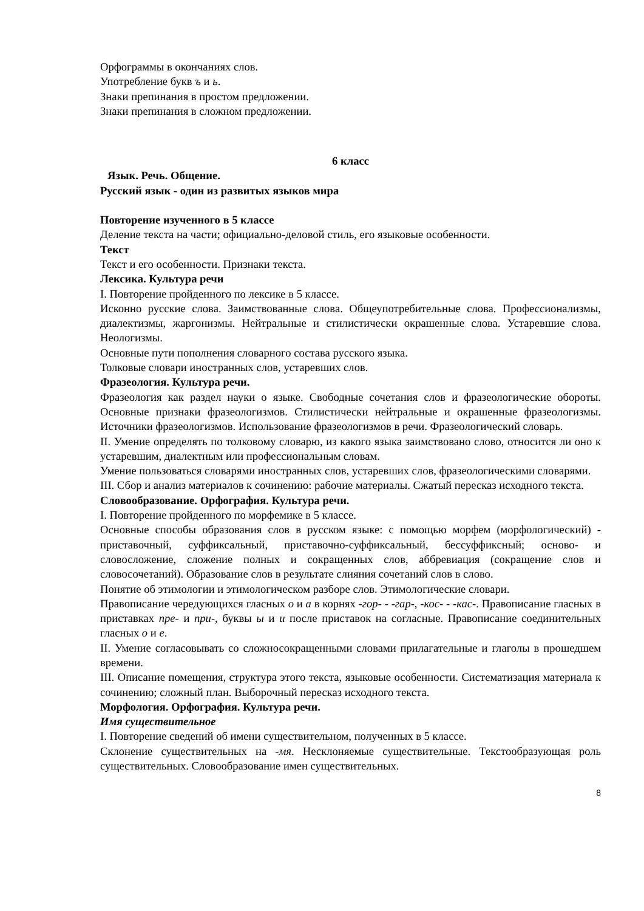Орфограммы в окончаниях слов.
Употребление букв ъ и ь.
Знаки препинания в простом предложении.
Знаки препинания в сложном предложении.
6 класс
Язык. Речь. Общение.
Русский язык - один из развитых языков мира
Повторение изученного в 5 классе
Деление текста на части; официально-деловой стиль, его языковые особенности.
Текст
Текст и его особенности. Признаки текста.
Лексика. Культура речи
I. Повторение пройденного по лексике в 5 классе.
Исконно русские слова. Заимствованные слова. Общеупотребительные слова. Профессионализмы, диалектизмы, жаргонизмы. Нейтральные и стилистически окрашенные слова. Устаревшие слова. Неологизмы.
Основные пути пополнения словарного состава русского языка.
Толковые словари иностранных слов, устаревших слов.
Фразеология. Культура речи.
Фразеология как раздел науки о языке. Свободные сочетания слов и фразеологические обороты. Основные признаки фразеологизмов. Стилистически нейтральные и окрашенные фразеологизмы. Источники фразеологизмов. Использование фразеологизмов в речи. Фразеологический словарь.
II. Умение определять по толковому словарю, из какого языка заимствовано слово, относится ли оно к устаревшим, диалектным или профессиональным словам.
Умение пользоваться словарями иностранных слов, устаревших слов, фразеологическими словарями.
III. Сбор и анализ материалов к сочинению: рабочие материалы. Сжатый пересказ исходного текста.
Словообразование. Орфография. Культура речи.
I. Повторение пройденного по морфемике в 5 классе.
Основные способы образования слов в русском языке: с помощью морфем (морфологический) - приставочный, суффиксальный, приставочно-суффиксальный, бессуффиксный; осново- и словосложение, сложение полных и сокращенных слов, аббревиация (сокращение слов и словосочетаний). Образование слов в результате слияния сочетаний слов в слово.
Понятие об этимологии и этимологическом разборе слов. Этимологические словари.
Правописание чередующихся гласных о и а в корнях -гор- - -гар-, -кос- - -кас-. Правописание гласных в приставках пре- и при-, буквы ы и и после приставок на согласные. Правописание соединительных гласных о и е.
II. Умение согласовывать со сложносокращенными словами прилагательные и глаголы в прошедшем времени.
III. Описание помещения, структура этого текста, языковые особенности. Систематизация материала к сочинению; сложный план. Выборочный пересказ исходного текста.
Морфология. Орфография. Культура речи.
Имя существительное
I. Повторение сведений об имени существительном, полученных в 5 классе.
Склонение существительных на -мя. Несклоняемые существительные. Текстообразующая роль существительных. Словообразование имен существительных.
8